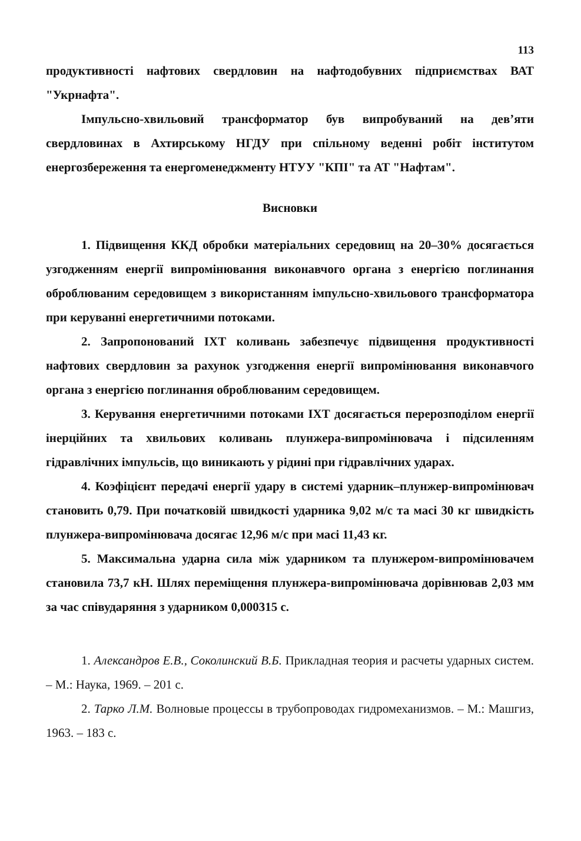113
продуктивності нафтових свердловин на нафтодобувних підприємствах ВАТ "Укрнафта".
Імпульсно-хвильовий трансформатор був випробуваний на дев’яти свердловинах в Ахтирському НГДУ при спільному веденні робіт інститутом енергозбереження та енергоменеджменту НТУУ "КПІ" та АТ "Нафтам".
Висновки
1. Підвищення ККД обробки матеріальних середовищ на 20–30% досягається узгодженням енергії випромінювання виконавчого органа з енергією поглинання оброблюваним середовищем з використанням імпульсно-хвильового трансформатора при керуванні енергетичними потоками.
2. Запропонований ІХТ коливань забезпечує підвищення продуктивності нафтових свердловин за рахунок узгодження енергії випромінювання виконавчого органа з енергією поглинання оброблюваним середовищем.
3. Керування енергетичними потоками ІХТ досягається перерозподілом енергії інерційних та хвильових коливань плунжера-випромінювача і підсиленням гідравлічних імпульсів, що виникають у рідині при гідравлічних ударах.
4. Коэфіцієнт передачі енергії удару в системі ударник–плунжер-випромінювач становить 0,79. При початковій швидкості ударника 9,02 м/с та масі 30 кг швидкість плунжера-випромінювача досягає 12,96 м/с при масі 11,43 кг.
5. Максимальна ударна сила між ударником та плунжером-випромінювачем становила 73,7 кН. Шлях переміщення плунжера-випромінювача дорівнював 2,03 мм за час співударяння з ударником 0,000315 с.
1. Александров Е.В., Соколинский В.Б. Прикладная теория и расчеты ударных систем. – М.: Наука, 1969. – 201 с.
2. Тарко Л.М. Волновые процессы в трубопроводах гидромеханизмов. – М.: Машгиз, 1963. – 183 с.